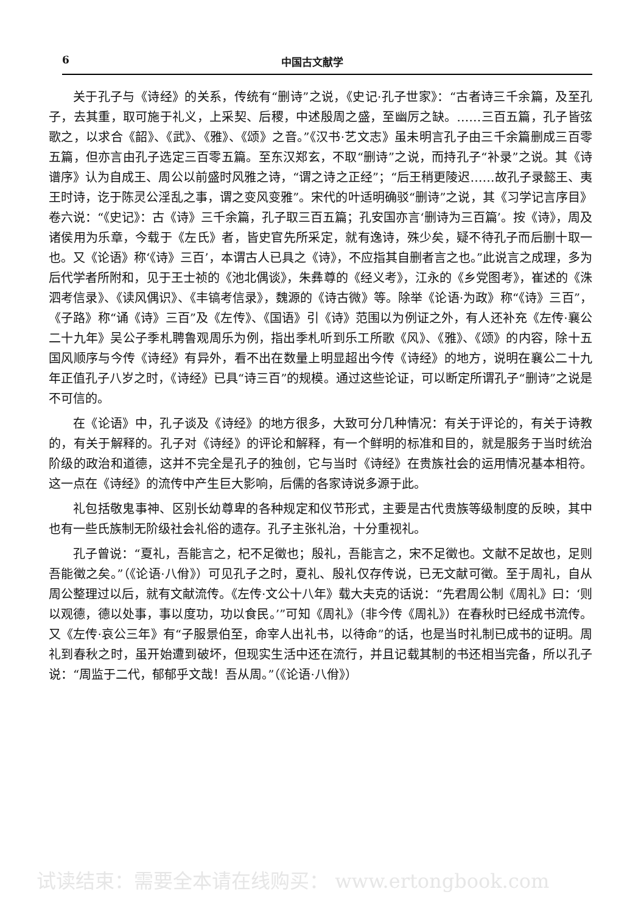6 中国古文献学
关于孔子与《诗经》的关系，传统有“删诗”之说，《史记·孔子世家》：“古者诗三千余篇，及至孔子，去其重，取可施于礼义，上采契、后稷，中述殷周之盛，至幽厉之缺。……三百五篇，孔子皆弦歌之，以求合《韶》、《武》、《雅》、《颂》之音。”《汉书·艺文志》虽未明言孔子由三千余篇删成三百零五篇，但亦言由孔子选定三百零五篇。至东汉郑玄，不取“删诗”之说，而持孔子“补录”之说。其《诗谱序》认为自成王、周公以前盛时风雅之诗，“谓之诗之正经”；“后王稍更陵迟……故孔子录懿王、夷王时诗，讫于陈灵公淫乱之事，谓之变风变雅”。宋代的叶适明确驳“删诗”之说，其《习学记言序目》卷六说：“《史记》：古《诗》三千余篇，孔子取三百五篇；孔安国亦言‘删诗为三百篇’。按《诗》，周及诸侯用为乐章，今载于《左氏》者，皆史官先所采定，就有逸诗，殊少矣，疑不待孔子而后删十取一也。又《论语》称‘《诗》三百’，本谓古人已具之《诗》，不应指其自删者言之也。”此说言之成理，多为后代学者所附和，见于王士祯的《池北偶谈》，朱彝尊的《经义考》，江永的《乡党图考》，崔述的《洙泗考信录》、《读风偶识》、《丰镐考信录》，魏源的《诗古微》等。除举《论语·为政》称“《诗》三百”，《子路》称“诵《诗》三百”及《左传》、《国语》引《诗》范围以为例证之外，有人还补充《左传·襄公二十九年》吴公子季札聘鲁观周乐为例，指出季札听到乐工所歌《风》、《雅》、《颂》的内容，除十五国风顺序与今传《诗经》有异外，看不出在数量上明显超出今传《诗经》的地方，说明在襄公二十九年正值孔子八岁之时，《诗经》已具“诗三百”的规模。通过这些论证，可以断定所谓孔子“删诗”之说是不可信的。
在《论语》中，孔子谈及《诗经》的地方很多，大致可分几种情况：有关于评论的，有关于诗教的，有关于解释的。孔子对《诗经》的评论和解释，有一个鲜明的标准和目的，就是服务于当时统治阶级的政治和道德，这并不完全是孔子的独创，它与当时《诗经》在贵族社会的运用情况基本相符。这一点在《诗经》的流传中产生巨大影响，后儒的各家诗说多源于此。
礼包括敬鬼事神、区别长幼尊卑的各种规定和仪节形式，主要是古代贵族等级制度的反映，其中也有一些氏族制无阶级社会礼俗的遗存。孔子主张礼治，十分重视礼。
孔子曾说：“夏礼，吾能言之，杞不足徵也；殷礼，吾能言之，宋不足徵也。文献不足故也，足则吾能徵之矣。”（《论语·八佾》）可见孔子之时，夏礼、殷礼仅存传说，已无文献可徵。至于周礼，自从周公整理过以后，就有文献流传。《左传·文公十八年》载大夫克的话说：“先君周公制《周礼》曰：‘则以观德，德以处事，事以度功，功以食民。’”可知《周礼》（非今传《周礼》）在春秋时已经成书流传。又《左传·哀公三年》有“子服景伯至，命宰人出礼书，以待命”的话，也是当时礼制已成书的证明。周礼到春秋之时，虽开始遭到破坏，但现实生活中还在流行，并且记载其制的书还相当完备，所以孔子说：“周监于二代，郁郁乎文哉！吾从周。”（《论语·八佾》）
试读结束：需要全本请在线购买： www.ertongbook.com